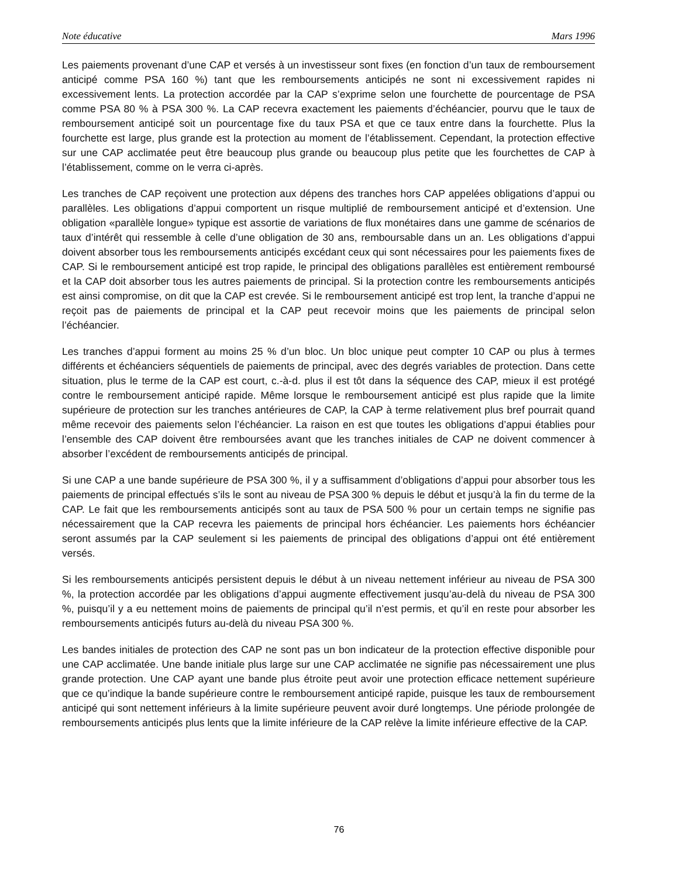Note éducative Mars 1996
Les paiements provenant d’une CAP et versés à un investisseur sont fixes (en fonction d’un taux de remboursement anticipé comme PSA 160 %) tant que les remboursements anticipés ne sont ni excessivement rapides ni excessivement lents. La protection accordée par la CAP s’exprime selon une fourchette de pourcentage de PSA comme PSA 80 % à PSA 300 %. La CAP recevra exactement les paiements d’échéancier, pourvu que le taux de remboursement anticipé soit un pourcentage fixe du taux PSA et que ce taux entre dans la fourchette. Plus la fourchette est large, plus grande est la protection au moment de l’établissement. Cependant, la protection effective sur une CAP acclimatée peut être beaucoup plus grande ou beaucoup plus petite que les fourchettes de CAP à l’établissement, comme on le verra ci-après.
Les tranches de CAP reçoivent une protection aux dépens des tranches hors CAP appelées obligations d’appui ou parallèles. Les obligations d’appui comportent un risque multiplié de remboursement anticipé et d’extension. Une obligation «parallèle longue» typique est assortie de variations de flux monétaires dans une gamme de scénarios de taux d’intérêt qui ressemble à celle d’une obligation de 30 ans, remboursable dans un an. Les obligations d’appui doivent absorber tous les remboursements anticipés excédant ceux qui sont nécessaires pour les paiements fixes de CAP. Si le remboursement anticipé est trop rapide, le principal des obligations parallèles est entièrement remboursé et la CAP doit absorber tous les autres paiements de principal. Si la protection contre les remboursements anticipés est ainsi compromise, on dit que la CAP est crevée. Si le remboursement anticipé est trop lent, la tranche d’appui ne reçoit pas de paiements de principal et la CAP peut recevoir moins que les paiements de principal selon l’échéancier.
Les tranches d’appui forment au moins 25 % d’un bloc. Un bloc unique peut compter 10 CAP ou plus à termes différents et échéanciers séquentiels de paiements de principal, avec des degrés variables de protection. Dans cette situation, plus le terme de la CAP est court, c.-à-d. plus il est tôt dans la séquence des CAP, mieux il est protégé contre le remboursement anticipé rapide. Même lorsque le remboursement anticipé est plus rapide que la limite supérieure de protection sur les tranches antérieures de CAP, la CAP à terme relativement plus bref pourrait quand même recevoir des paiements selon l’échéancier. La raison en est que toutes les obligations d’appui établies pour l’ensemble des CAP doivent être remboursées avant que les tranches initiales de CAP ne doivent commencer à absorber l’excédent de remboursements anticipés de principal.
Si une CAP a une bande supérieure de PSA 300 %, il y a suffisamment d’obligations d’appui pour absorber tous les paiements de principal effectués s’ils le sont au niveau de PSA 300 % depuis le début et jusqu’à la fin du terme de la CAP. Le fait que les remboursements anticipés sont au taux de PSA 500 % pour un certain temps ne signifie pas nécessairement que la CAP recevra les paiements de principal hors échéancier. Les paiements hors échéancier seront assumés par la CAP seulement si les paiements de principal des obligations d’appui ont été entièrement versés.
Si les remboursements anticipés persistent depuis le début à un niveau nettement inférieur au niveau de PSA 300 %, la protection accordée par les obligations d’appui augmente effectivement jusqu’au-delà du niveau de PSA 300 %, puisqu’il y a eu nettement moins de paiements de principal qu’il n’est permis, et qu’il en reste pour absorber les remboursements anticipés futurs au-delà du niveau PSA 300 %.
Les bandes initiales de protection des CAP ne sont pas un bon indicateur de la protection effective disponible pour une CAP acclimatée. Une bande initiale plus large sur une CAP acclimatée ne signifie pas nécessairement une plus grande protection. Une CAP ayant une bande plus étroite peut avoir une protection efficace nettement supérieure que ce qu’indique la bande supérieure contre le remboursement anticipé rapide, puisque les taux de remboursement anticipé qui sont nettement inférieurs à la limite supérieure peuvent avoir duré longtemps. Une période prolongée de remboursements anticipés plus lents que la limite inférieure de la CAP relève la limite inférieure effective de la CAP.
76